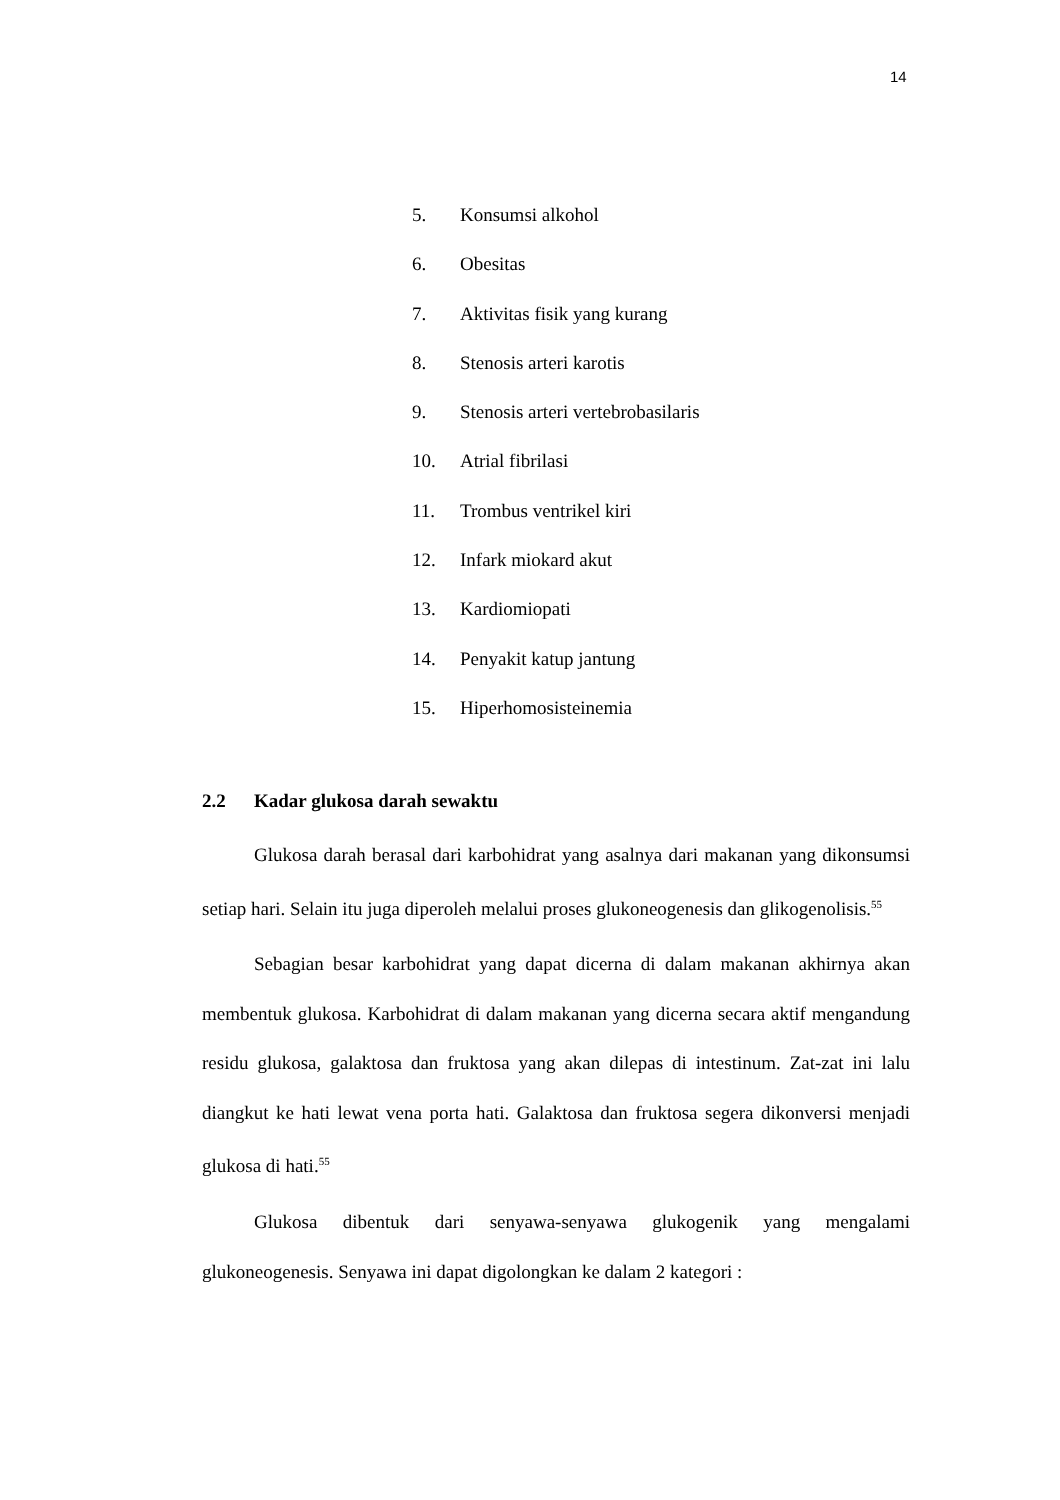14
5. Konsumsi alkohol
6. Obesitas
7. Aktivitas fisik yang kurang
8. Stenosis arteri karotis
9. Stenosis arteri vertebrobasilaris
10. Atrial fibrilasi
11. Trombus ventrikel kiri
12. Infark miokard akut
13. Kardiomiopati
14. Penyakit katup jantung
15. Hiperhomosisteinemia
2.2 Kadar glukosa darah sewaktu
Glukosa darah berasal dari karbohidrat yang asalnya dari makanan yang dikonsumsi setiap hari. Selain itu juga diperoleh melalui proses glukoneogenesis dan glikogenolisis.<sup>55</sup>
Sebagian besar karbohidrat yang dapat dicerna di dalam makanan akhirnya akan membentuk glukosa. Karbohidrat di dalam makanan yang dicerna secara aktif mengandung residu glukosa, galaktosa dan fruktosa yang akan dilepas di intestinum. Zat-zat ini lalu diangkut ke hati lewat vena porta hati. Galaktosa dan fruktosa segera dikonversi menjadi glukosa di hati.<sup>55</sup>
Glukosa dibentuk dari senyawa-senyawa glukogenik yang mengalami glukoneogenesis. Senyawa ini dapat digolongkan ke dalam 2 kategori :